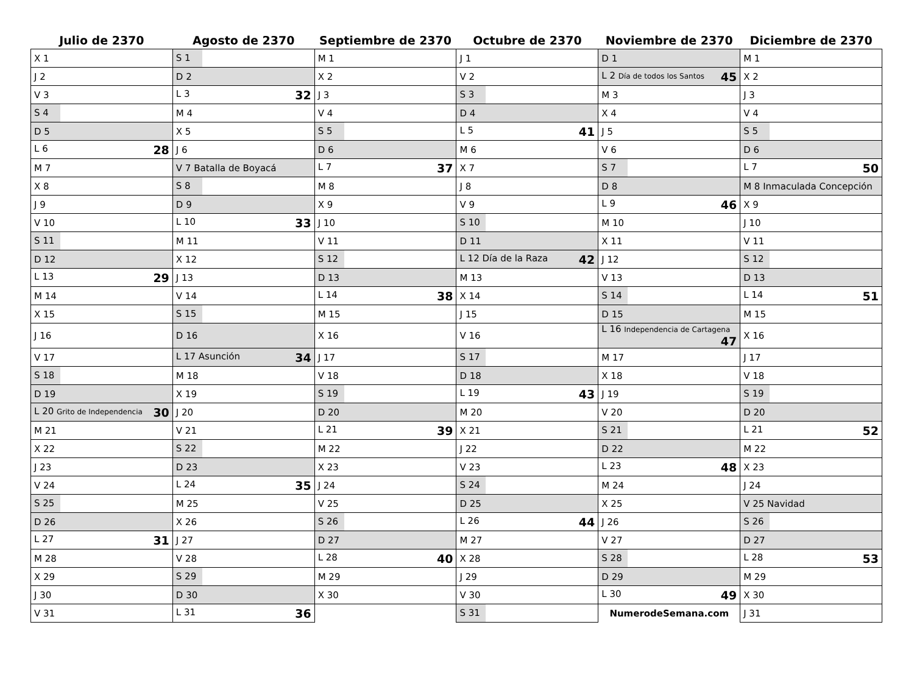| Julio de 2370 | Agosto de 2370 | Septiembre de 2370 | Octubre de 2370 | Noviembre de 2370 | Diciembre de 2370 |
| --- | --- | --- | --- | --- | --- |
| X 1 | S 1 | M 1 | J 1 | D 1 | M 1 |
| J 2 | D 2 | X 2 | V 2 | L 2 Día de todos los Santos 45 | X 2 |
| V 3 | L 3 32 | J 3 | S 3 | M 3 | J 3 |
| S 4 | M 4 | V 4 | D 4 | X 4 | V 4 |
| D 5 | X 5 | S 5 | L 5 41 | J 5 | S 5 |
| L 6 28 | J 6 | D 6 | M 6 | V 6 | D 6 |
| M 7 | V 7 Batalla de Boyacá | L 7 37 | X 7 | S 7 | L 7 50 |
| X 8 | S 8 | M 8 | J 8 | D 8 | M 8 Inmaculada Concepción |
| J 9 | D 9 | X 9 | V 9 | L 9 46 | X 9 |
| V 10 | L 10 33 | J 10 | S 10 | M 10 | J 10 |
| S 11 | M 11 | V 11 | D 11 | X 11 | V 11 |
| D 12 | X 12 | S 12 | L 12 Día de la Raza 42 | J 12 | S 12 |
| L 13 29 | J 13 | D 13 | M 13 | V 13 | D 13 |
| M 14 | V 14 | L 14 38 | X 14 | S 14 | L 14 51 |
| X 15 | S 15 | M 15 | J 15 | D 15 | M 15 |
| J 16 | D 16 | X 16 | V 16 | L 16 Independencia de Cartagena 47 | X 16 |
| V 17 | L 17 Asunción 34 | J 17 | S 17 | M 17 | J 17 |
| S 18 | M 18 | V 18 | D 18 | X 18 | V 18 |
| D 19 | X 19 | S 19 | L 19 43 | J 19 | S 19 |
| L 20 Grito de Independencia 30 | J 20 | D 20 | M 20 | V 20 | D 20 |
| M 21 | V 21 | L 21 39 | X 21 | S 21 | L 21 52 |
| X 22 | S 22 | M 22 | J 22 | D 22 | M 22 |
| J 23 | D 23 | X 23 | V 23 | L 23 48 | X 23 |
| V 24 | L 24 35 | J 24 | S 24 | M 24 | J 24 |
| S 25 | M 25 | V 25 | D 25 | X 25 | V 25 Navidad |
| D 26 | X 26 | S 26 | L 26 44 | J 26 | S 26 |
| L 27 31 | J 27 | D 27 | M 27 | V 27 | D 27 |
| M 28 | V 28 | L 28 40 | X 28 | S 28 | L 28 53 |
| X 29 | S 29 | M 29 | J 29 | D 29 | M 29 |
| J 30 | D 30 | X 30 | V 30 | L 30 49 | X 30 |
| V 31 | L 31 36 | | S 31 | NumerodeSemana.com | J 31 |